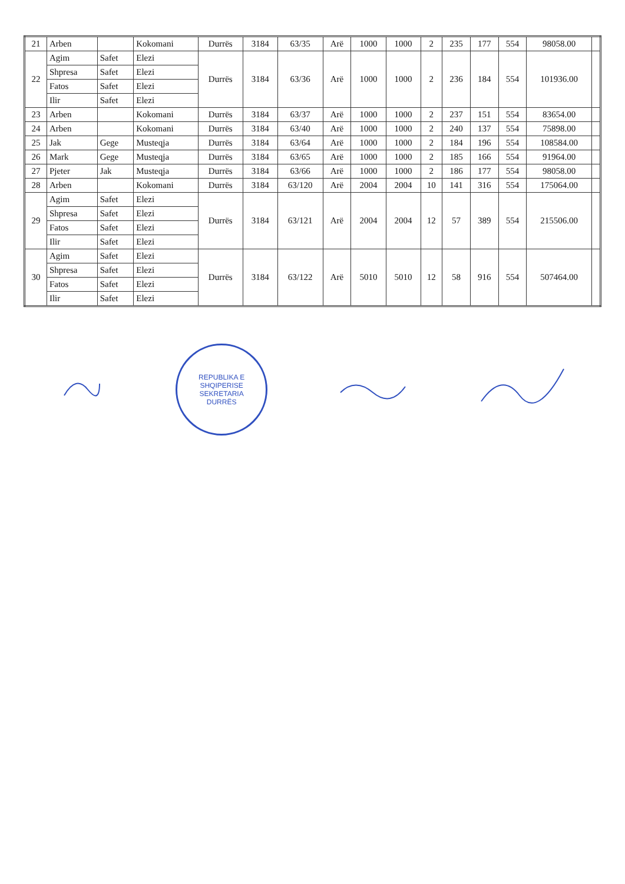| 21 | Arben | | Kokomani | Durrës | 3184 | 63/35 | Arë | 1000 | 1000 | 2 | 235 | 177 | 554 | 98058.00 | |
| 22 | Agim | Safet | Elezi | Durrës | 3184 | 63/36 | Arë | 1000 | 1000 | 2 | 236 | 184 | 554 | 101936.00 | |
| | Shpresa | Safet | Elezi | | | | | | | | | | | | |
| | Fatos | Safet | Elezi | | | | | | | | | | | | |
| | Ilir | Safet | Elezi | | | | | | | | | | | | |
| 23 | Arben | | Kokomani | Durrës | 3184 | 63/37 | Arë | 1000 | 1000 | 2 | 237 | 151 | 554 | 83654.00 | |
| 24 | Arben | | Kokomani | Durrës | 3184 | 63/40 | Arë | 1000 | 1000 | 2 | 240 | 137 | 554 | 75898.00 | |
| 25 | Jak | Gege | Musteqja | Durrës | 3184 | 63/64 | Arë | 1000 | 1000 | 2 | 184 | 196 | 554 | 108584.00 | |
| 26 | Mark | Gege | Musteqja | Durrës | 3184 | 63/65 | Arë | 1000 | 1000 | 2 | 185 | 166 | 554 | 91964.00 | |
| 27 | Pjeter | Jak | Musteqja | Durrës | 3184 | 63/66 | Arë | 1000 | 1000 | 2 | 186 | 177 | 554 | 98058.00 | |
| 28 | Arben | | Kokomani | Durrës | 3184 | 63/120 | Arë | 2004 | 2004 | 10 | 141 | 316 | 554 | 175064.00 | |
| 29 | Agim | Safet | Elezi | Durrës | 3184 | 63/121 | Arë | 2004 | 2004 | 12 | 57 | 389 | 554 | 215506.00 | |
| | Shpresa | Safet | Elezi | | | | | | | | | | | | |
| | Fatos | Safet | Elezi | | | | | | | | | | | | |
| | Ilir | Safet | Elezi | | | | | | | | | | | | |
| 30 | Agim | Safet | Elezi | Durrës | 3184 | 63/122 | Arë | 5010 | 5010 | 12 | 58 | 916 | 554 | 507464.00 | |
| | Shpresa | Safet | Elezi | | | | | | | | | | | | |
| | Fatos | Safet | Elezi | | | | | | | | | | | | |
| | Ilir | Safet | Elezi | | | | | | | | | | | | |
REPUBLIKA E SHQIPERISE
SEKRETARIA
DURRËS